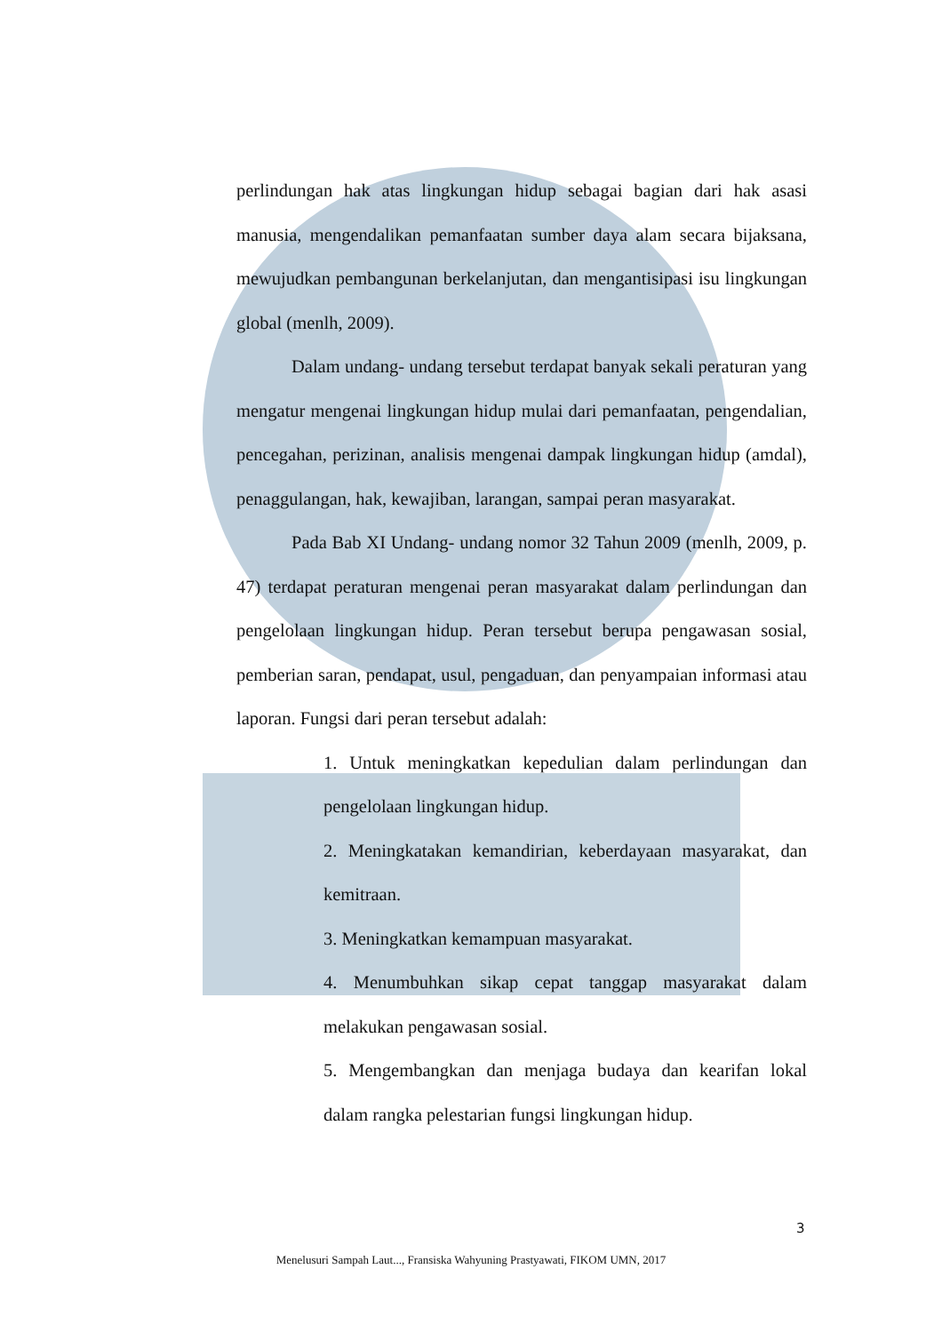perlindungan hak atas lingkungan hidup sebagai bagian dari hak asasi manusia, mengendalikan pemanfaatan sumber daya alam secara bijaksana, mewujudkan pembangunan berkelanjutan, dan mengantisipasi isu lingkungan global (menlh, 2009).
Dalam undang- undang tersebut terdapat banyak sekali peraturan yang mengatur mengenai lingkungan hidup mulai dari pemanfaatan, pengendalian, pencegahan, perizinan, analisis mengenai dampak lingkungan hidup (amdal), penaggulangan, hak, kewajiban, larangan, sampai peran masyarakat.
Pada Bab XI Undang- undang nomor 32 Tahun 2009 (menlh, 2009, p. 47) terdapat peraturan mengenai peran masyarakat dalam perlindungan dan pengelolaan lingkungan hidup. Peran tersebut berupa pengawasan sosial, pemberian saran, pendapat, usul, pengaduan, dan penyampaian informasi atau laporan. Fungsi dari peran tersebut adalah:
1. Untuk meningkatkan kepedulian dalam perlindungan dan pengelolaan lingkungan hidup.
2. Meningkatakan kemandirian, keberdayaan masyarakat, dan kemitraan.
3. Meningkatkan kemampuan masyarakat.
4. Menumbuhkan sikap cepat tanggap masyarakat dalam melakukan pengawasan sosial.
5. Mengembangkan dan menjaga budaya dan kearifan lokal dalam rangka pelestarian fungsi lingkungan hidup.
3
Menelusuri Sampah Laut..., Fransiska Wahyuning Prastyawati, FIKOM UMN, 2017